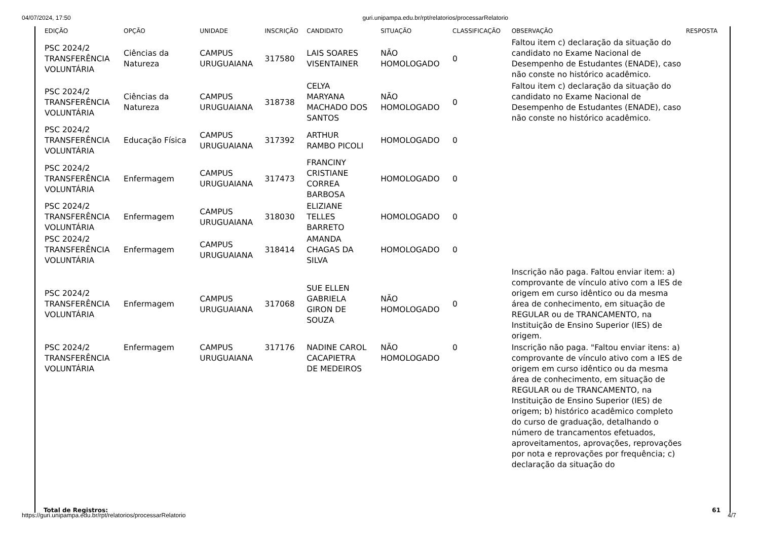04/07/2024, 17:50 guri.unipampa.edu.br/rpt/relatorios/processarRelatorio
| EDIÇÃO | OPÇÃO | UNIDADE | INSCRIÇÃO | CANDIDATO | SITUAÇÃO | CLASSIFICAÇÃO | OBSERVAÇÃO | RESPOSTA |
| --- | --- | --- | --- | --- | --- | --- | --- | --- |
| PSC 2024/2 TRANSFERÊNCIA VOLUNTÁRIA | Ciências da Natureza | CAMPUS URUGUAIANA | 317580 | LAIS SOARES VISENTAINER | NÃO HOMOLOGADO | 0 | Faltou item c) declaração da situação do candidato no Exame Nacional de Desempenho de Estudantes (ENADE), caso não conste no histórico acadêmico. | |
| PSC 2024/2 TRANSFERÊNCIA VOLUNTÁRIA | Ciências da Natureza | CAMPUS URUGUAIANA | 318738 | CELYA MARYANA MACHADO DOS SANTOS | NÃO HOMOLOGADO | 0 | Faltou item c) declaração da situação do candidato no Exame Nacional de Desempenho de Estudantes (ENADE), caso não conste no histórico acadêmico. | |
| PSC 2024/2 TRANSFERÊNCIA VOLUNTÁRIA | Educação Física | CAMPUS URUGUAIANA | 317392 | ARTHUR RAMBO PICOLI | HOMOLOGADO | 0 | | |
| PSC 2024/2 TRANSFERÊNCIA VOLUNTÁRIA | Enfermagem | CAMPUS URUGUAIANA | 317473 | FRANCINY CRISTIANE CORREA BARBOSA | HOMOLOGADO | 0 | | |
| PSC 2024/2 TRANSFERÊNCIA VOLUNTÁRIA | Enfermagem | CAMPUS URUGUAIANA | 318030 | ELIZIANE TELLES BARRETO | HOMOLOGADO | 0 | | |
| PSC 2024/2 TRANSFERÊNCIA VOLUNTÁRIA | Enfermagem | CAMPUS URUGUAIANA | 318414 | AMANDA CHAGAS DA SILVA | HOMOLOGADO | 0 | | |
| PSC 2024/2 TRANSFERÊNCIA VOLUNTÁRIA | Enfermagem | CAMPUS URUGUAIANA | 317068 | SUE ELLEN GABRIELA GIRON DE SOUZA | NÃO HOMOLOGADO | 0 | Inscrição não paga. Faltou enviar item: a) comprovante de vínculo ativo com a IES de origem em curso idêntico ou da mesma área de conhecimento, em situação de REGULAR ou de TRANCAMENTO, na Instituição de Ensino Superior (IES) de origem. | |
| PSC 2024/2 TRANSFERÊNCIA VOLUNTÁRIA | Enfermagem | CAMPUS URUGUAIANA | 317176 | NADINE CAROL CACAPIETRA DE MEDEIROS | NÃO HOMOLOGADO | 0 | Inscrição não paga. "Faltou enviar itens: a) comprovante de vínculo ativo com a IES de origem em curso idêntico ou da mesma área de conhecimento, em situação de REGULAR ou de TRANCAMENTO, na Instituição de Ensino Superior (IES) de origem; b) histórico acadêmico completo do curso de graduação, detalhando o número de trancamentos efetuados, aproveitamentos, aprovações, reprovações por nota e reprovações por frequência; c) declaração da situação do | |
Total de Registros: 61
https://guri.unipampa.edu.br/rpt/relatorios/processarRelatorio 4/7